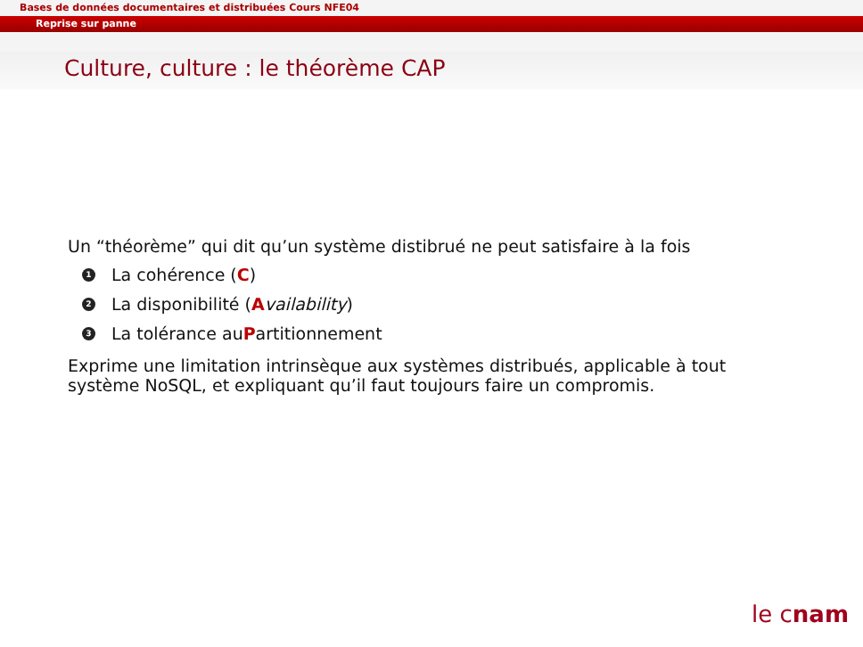Bases de données documentaires et distribuées Cours NFE04
Reprise sur panne
Culture, culture : le théorème CAP
Un “théorème” qui dit qu’un système distibrué ne peut satisfaire à la fois
1 La cohérence (C)
2 La disponibilité (A vailability)
3 La tolérance au P artitionnement
Exprime une limitation intrinsèque aux systèmes distribués, applicable à tout
système NoSQL, et expliquant qu’il faut toujours faire un compromis.
le cnam